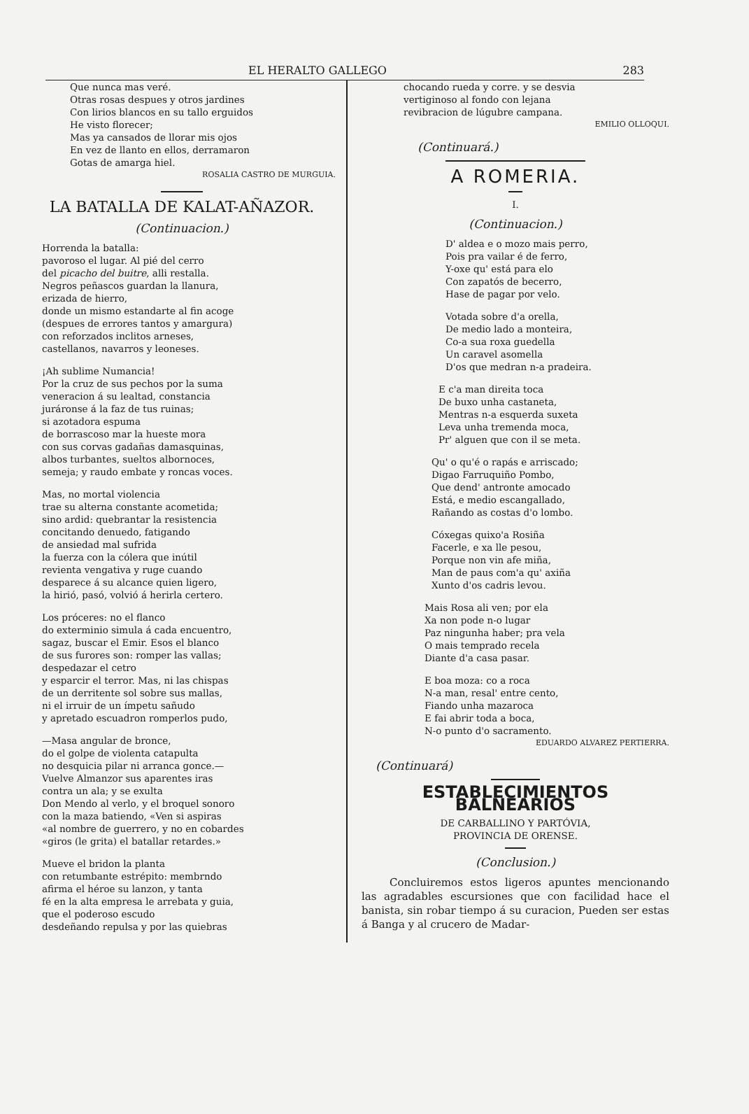EL HERALTO GALLEGO 283
Que nunca mas veré.
Otras rosas despues y otros jardines
Con lirios blancos en su tallo erguidos
He visto florecer;
Mas ya cansados de llorar mis ojos
En vez de llanto en ellos, derramaron
Gotas de amarga hiel.
ROSALIA CASTRO DE MURGUIA.
LA BATALLA DE KALAT-AÑAZOR.
(Continuacion.)
Horrenda la batalla:
pavoroso el lugar. Al pié del cerro
del picacho del buitre, alli restalla.
Negros peñascos guardan la llanura,
erizada de hierro,
donde un mismo estandarte al fin acoge
(despues de errores tantos y amargura)
con reforzados inclitos arneses,
castellanos, navarros y leoneses.
¡Ah sublime Numancia!
Por la cruz de sus pechos por la suma
veneracion á su lealtad, constancia
juráronse á la faz de tus ruinas;
si azotadora espuma
de borrascoso mar la hueste mora
con sus corvas gadañas damasquinas,
albos turbantes, sueltos albornoces,
semeja; y raudo embate y roncas voces.
Mas, no mortal violencia
trae su alterna constante acometida;
sino ardid: quebrantar la resistencia
concitando denuedo, fatigando
de ansiedad mal sufrida
la fuerza con la cólera que inútil
revienta vengativa y ruge cuando
desparece á su alcance quien ligero,
la hirió, pasó, volvió á herirla certero.
Los próceres: no el flanco
do exterminio simula á cada encuentro,
sagaz, buscar el Emir. Esos el blanco
de sus furores son: romper las vallas;
despedazar el cetro
y esparcir el terror. Mas, ni las chispas
de un derritente sol sobre sus mallas,
ni el irruir de un ímpetu sañudo
y apretado escuadron romperlos pudo,
—Masa angular de bronce,
do el golpe de violenta catapulta
no desquicia pilar ni arranca gonce.—
Vuelve Almanzor sus aparentes iras
contra un ala; y se exulta
Don Mendo al verlo, y el broquel sonoro
con la maza batiendo, «Ven si aspiras
«al nombre de guerrero, y no en cobardes
«giros (le grita) el batallar retardes.»
Mueve el bridon la planta
con retumbante estrépito: membrndo
afirma el héroe su lanzon, y tanta
fé en la alta empresa le arrebata y guia,
que el poderoso escudo
desdeñando repulsa y por las quiebras
chocando rueda y corre. y se desvia
vertiginoso al fondo con lejana
revibracion de lúgubre campana.
EMILIO OLLOQUI.
(Continuará.)
A ROMERIA.
I.
(Continuacion.)
D' aldea e o mozo mais perro,
Pois pra vailar é de ferro,
Y-oxe qu' está para elo
Con zapatós de becerro,
Hase de pagar por velo.
Votada sobre d'a orella,
De medio lado a monteira,
Co-a sua roxa guedella
Un caravel asomella
D'os que medran n-a pradeira.
E c'a man direita toca
De buxo unha castaneta,
Mentras n-a esquerda suxeta
Leva unha tremenda moca,
Pr' alguen que con il se meta.
Qu' o qu'é o rapás e arriscado;
Digao Farruquiño Pombo,
Que dend' antronte amocado
Está, e medio escangallado,
Rañando as costas d'o lombo.
Cóxegas quixo'a Rosiña
Facerle, e xa lle pesou,
Porque non vin afe miña,
Man de paus com'a qu' axiña
Xunto d'os cadris levou.
Mais Rosa ali ven; por ela
Xa non pode n-o lugar
Paz ningunha haber; pra vela
O mais temprado recela
Diante d'a casa pasar.
E boa moza: co a roca
N-a man, resal' entre cento,
Fiando unha mazaroca
E fai abrir toda a boca,
N-o punto d'o sacramento.
EDUARDO ALVAREZ PERTIERRA.
(Continuará)
ESTABLECIMIENTOS BALNEARIOS
DE CARBALLINO Y PARTÓVIA,
PROVINCIA DE ORENSE.
(Conclusion.)
Concluiremos estos ligeros apuntes mencionando las agradables escursiones que con facilidad hace el banista, sin robar tiempo á su curacion, Pueden ser estas á Banga y al crucero de Madar-